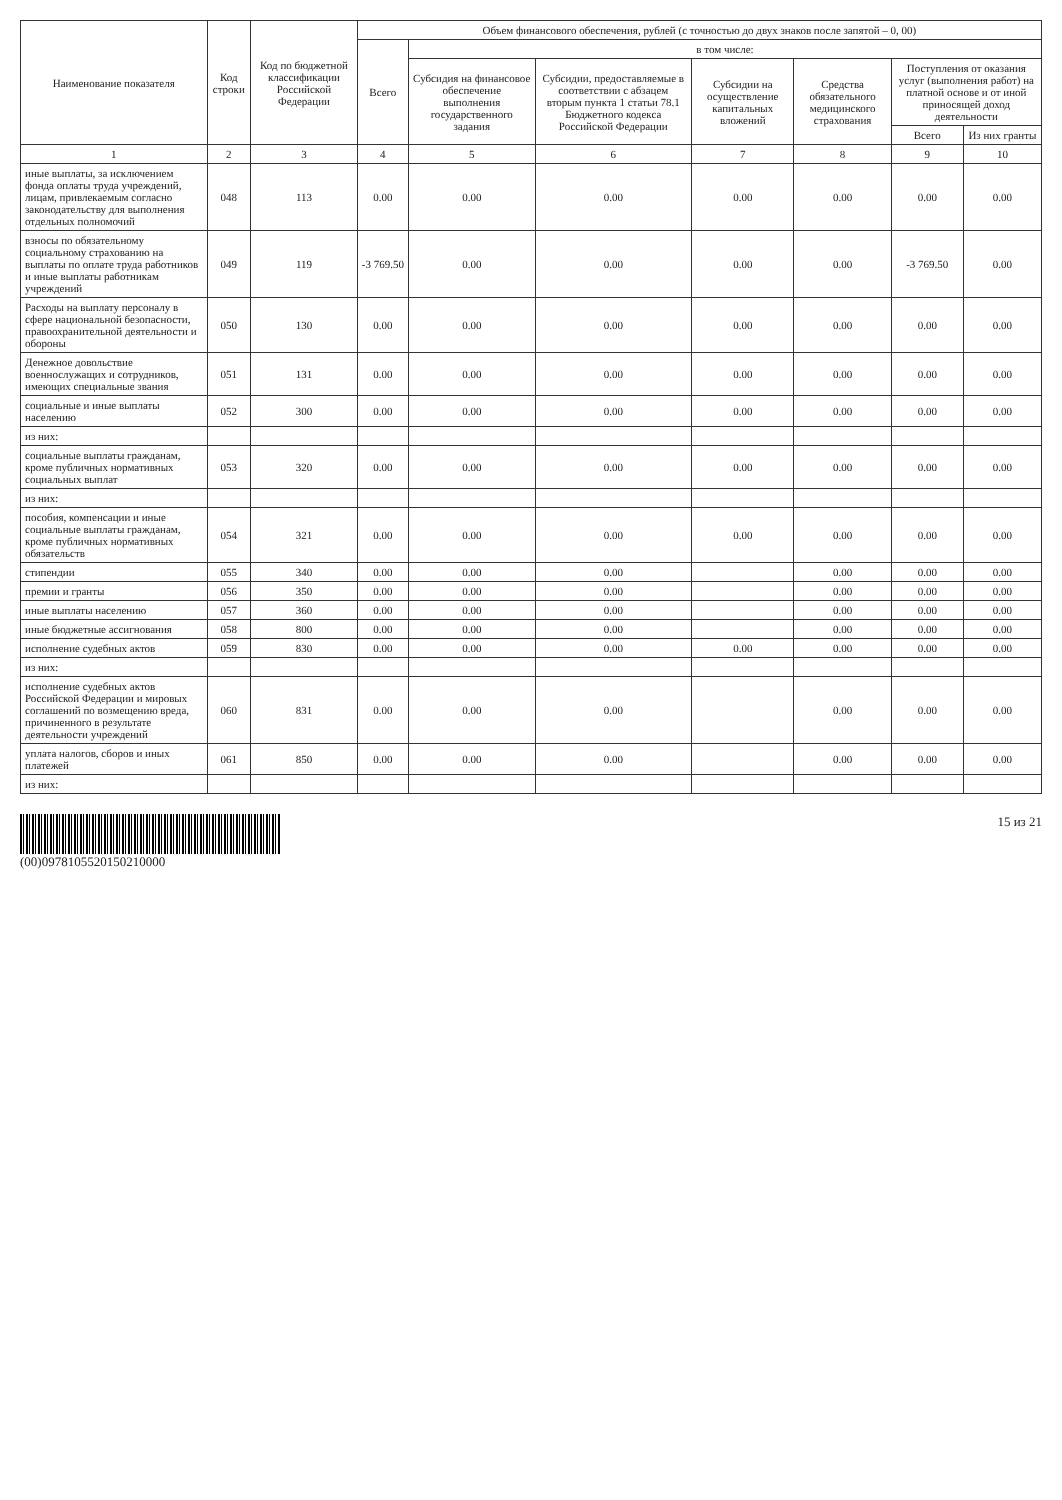| Наименование показателя | Код строки | Код по бюджетной классификации Российской Федерации | Объем финансового обеспечения, рублей (с точностью до двух знаков после запятой – 0, 00) | | | | | | |
| --- | --- | --- | --- | --- | --- | --- | --- | --- | --- |
| | | | Всего | в том числе: | | | | | |
| | | | | Субсидия на финансовое обеспечение выполнения государственного задания | Субсидии, предоставляемые в соответствии с абзацем вторым пункта 1 статьи 78.1 Бюджетного кодекса Российской Федерации | Субсидии на осуществление капитальных вложений | Средства обязательного медицинского страхования | Поступления от оказания услуг (выполнения работ) на платной основе и от иной приносящей доход деятельности | |
| | | | | | | | | Всего | Из них гранты |
| 1 | 2 | 3 | 4 | 5 | 6 | 7 | 8 | 9 | 10 |
| иные выплаты, за исключением фонда оплаты труда учреждений, лицам, привлекаемым согласно законодательству для выполнения отдельных полномочий | 048 | 113 | 0.00 | 0.00 | 0.00 | 0.00 | 0.00 | 0.00 | 0.00 |
| взносы по обязательному социальному страхованию на выплаты по оплате труда работников и иные выплаты работникам учреждений | 049 | 119 | -3 769.50 | 0.00 | 0.00 | 0.00 | 0.00 | -3 769.50 | 0.00 |
| Расходы на выплату персоналу в сфере национальной безопасности, правоохранительной деятельности и обороны | 050 | 130 | 0.00 | 0.00 | 0.00 | 0.00 | 0.00 | 0.00 | 0.00 |
| Денежное довольствие военнослужащих и сотрудников, имеющих специальные звания | 051 | 131 | 0.00 | 0.00 | 0.00 | 0.00 | 0.00 | 0.00 | 0.00 |
| социальные и иные выплаты населению | 052 | 300 | 0.00 | 0.00 | 0.00 | 0.00 | 0.00 | 0.00 | 0.00 |
| из них: | | | | | | | | | |
| социальные выплаты гражданам, кроме публичных нормативных социальных выплат | 053 | 320 | 0.00 | 0.00 | 0.00 | 0.00 | 0.00 | 0.00 | 0.00 |
| из них: | | | | | | | | | |
| пособия, компенсации и иные социальные выплаты гражданам, кроме публичных нормативных обязательств | 054 | 321 | 0.00 | 0.00 | 0.00 | 0.00 | 0.00 | 0.00 | 0.00 |
| стипендии | 055 | 340 | 0.00 | 0.00 | 0.00 | | 0.00 | 0.00 | 0.00 |
| премии и гранты | 056 | 350 | 0.00 | 0.00 | 0.00 | | 0.00 | 0.00 | 0.00 |
| иные выплаты населению | 057 | 360 | 0.00 | 0.00 | 0.00 | | 0.00 | 0.00 | 0.00 |
| иные бюджетные ассигнования | 058 | 800 | 0.00 | 0.00 | 0.00 | | 0.00 | 0.00 | 0.00 |
| исполнение судебных актов | 059 | 830 | 0.00 | 0.00 | 0.00 | 0.00 | 0.00 | 0.00 | 0.00 |
| из них: | | | | | | | | | |
| исполнение судебных актов Российской Федерации и мировых соглашений по возмещению вреда, причиненного в результате деятельности учреждений | 060 | 831 | 0.00 | 0.00 | 0.00 | | 0.00 | 0.00 | 0.00 |
| уплата налогов, сборов и иных платежей | 061 | 850 | 0.00 | 0.00 | 0.00 | | 0.00 | 0.00 | 0.00 |
| из них: | | | | | | | | | |
(00)0978105520150210000 15 из 21